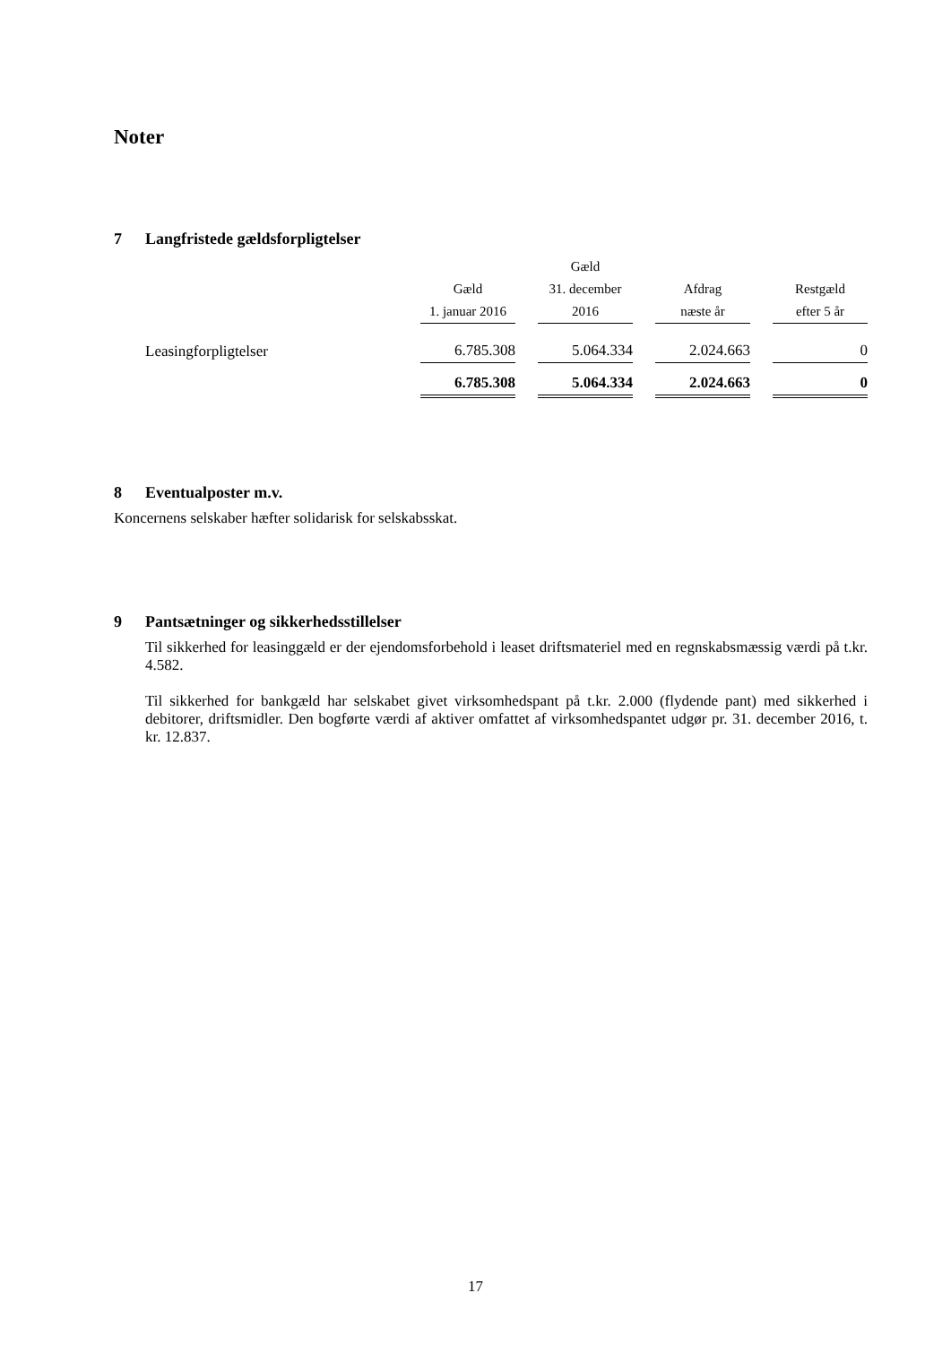Noter
7 Langfristede gældsforpligtelser
| | Gæld 1. januar 2016 | Gæld 31. december 2016 | Afdrag næste år | Restgæld efter 5 år |
| --- | --- | --- | --- | --- |
| Leasingforpligtelser | 6.785.308 | 5.064.334 | 2.024.663 | 0 |
| | 6.785.308 | 5.064.334 | 2.024.663 | 0 |
8 Eventualposter m.v.
Koncernens selskaber hæfter solidarisk for selskabsskat.
9 Pantsætninger og sikkerhedsstillelser
Til sikkerhed for leasinggæld er der ejendomsforbehold i leaset driftsmateriel med en regnskabsmæssig værdi på t.kr. 4.582.
Til sikkerhed for bankgæld har selskabet givet virksomhedspant på t.kr. 2.000 (flydende pant) med sikkerhed i debitorer, driftsmidler. Den bogførte værdi af aktiver omfattet af virksomhedspantet udgør pr. 31. december 2016, t. kr. 12.837.
17